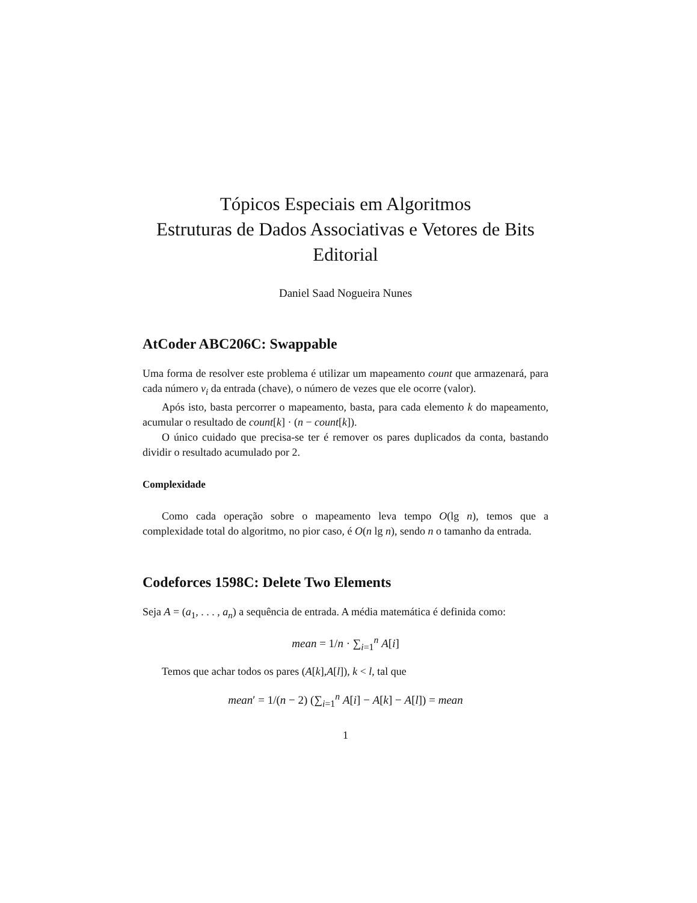Tópicos Especiais em Algoritmos
Estruturas de Dados Associativas e Vetores de Bits
Editorial
Daniel Saad Nogueira Nunes
AtCoder ABC206C: Swappable
Uma forma de resolver este problema é utilizar um mapeamento count que armazenará, para cada número v<sub>i</sub> da entrada (chave), o número de vezes que ele ocorre (valor).
Após isto, basta percorrer o mapeamento, basta, para cada elemento k do mapeamento, acumular o resultado de count[k] · (n − count[k]).
O único cuidado que precisa-se ter é remover os pares duplicados da conta, bastando dividir o resultado acumulado por 2.
Complexidade
Como cada operação sobre o mapeamento leva tempo O(lg n), temos que a complexidade total do algoritmo, no pior caso, é O(n lg n), sendo n o tamanho da entrada.
Codeforces 1598C: Delete Two Elements
Seja A = (a<sub>1</sub>, . . . , a<sub>n</sub>) a sequência de entrada. A média matemática é definida como:
mean = 1/n · ∑<sub>i=1</sub><sup>n</sup> A[i]
Temos que achar todos os pares (A[k],A[l]), k < l, tal que
mean′ = 1/(n − 2) (∑<sub>i=1</sub><sup>n</sup> A[i] − A[k] − A[l]) = mean
1